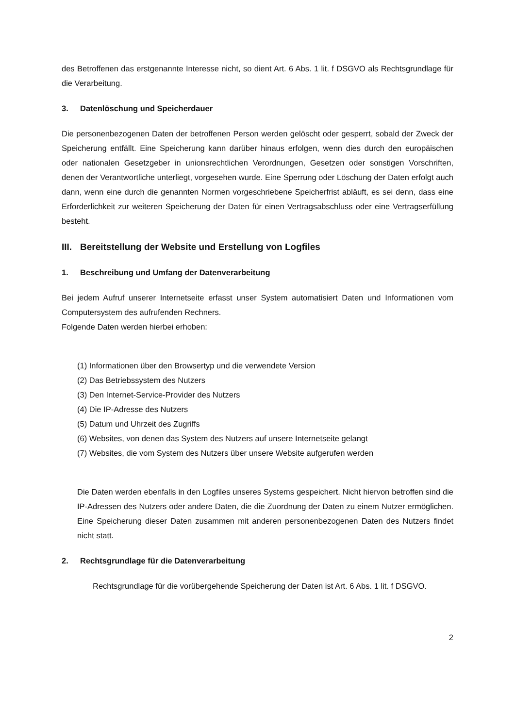des Betroffenen das erstgenannte Interesse nicht, so dient Art. 6 Abs. 1 lit. f DSGVO als Rechtsgrundlage für die Verarbeitung.
3. Datenlöschung und Speicherdauer
Die personenbezogenen Daten der betroffenen Person werden gelöscht oder gesperrt, sobald der Zweck der Speicherung entfällt. Eine Speicherung kann darüber hinaus erfolgen, wenn dies durch den europäischen oder nationalen Gesetzgeber in unionsrechtlichen Verordnungen, Gesetzen oder sonstigen Vorschriften, denen der Verantwortliche unterliegt, vorgesehen wurde. Eine Sperrung oder Löschung der Daten erfolgt auch dann, wenn eine durch die genannten Normen vorgeschriebene Speicherfrist abläuft, es sei denn, dass eine Erforderlichkeit zur weiteren Speicherung der Daten für einen Vertragsabschluss oder eine Vertragserfüllung besteht.
III. Bereitstellung der Website und Erstellung von Logfiles
1. Beschreibung und Umfang der Datenverarbeitung
Bei jedem Aufruf unserer Internetseite erfasst unser System automatisiert Daten und Informationen vom Computersystem des aufrufenden Rechners.
Folgende Daten werden hierbei erhoben:
(1) Informationen über den Browsertyp und die verwendete Version
(2) Das Betriebssystem des Nutzers
(3) Den Internet-Service-Provider des Nutzers
(4) Die IP-Adresse des Nutzers
(5) Datum und Uhrzeit des Zugriffs
(6) Websites, von denen das System des Nutzers auf unsere Internetseite gelangt
(7) Websites, die vom System des Nutzers über unsere Website aufgerufen werden
Die Daten werden ebenfalls in den Logfiles unseres Systems gespeichert. Nicht hiervon betroffen sind die IP-Adressen des Nutzers oder andere Daten, die die Zuordnung der Daten zu einem Nutzer ermöglichen. Eine Speicherung dieser Daten zusammen mit anderen personenbezogenen Daten des Nutzers findet nicht statt.
2. Rechtsgrundlage für die Datenverarbeitung
Rechtsgrundlage für die vorübergehende Speicherung der Daten ist Art. 6 Abs. 1 lit. f DSGVO.
2